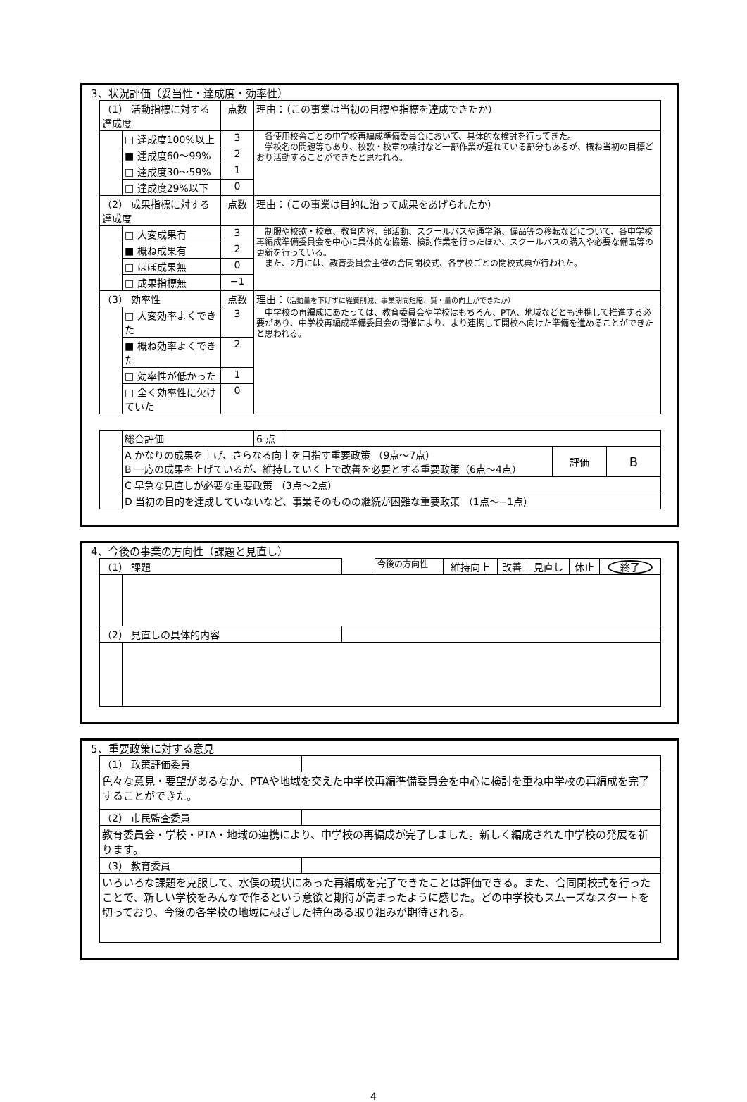3、状況評価（妥当性・達成度・効率性）
| （1） 活動指標に対する達成度 | | 点数 | 理由：（この事業は当初の目標や指標を達成できたか） |
| | □ 達成度100%以上 | 3 | 各使用校舎ごとの中学校再編成準備委員会において、具体的な検討を行ってきた。 学校名の問題等もあり、校歌・校章の検討など一部作業が遅れている部分もあるが、概ね当初の目標どおり活動することができたと思われる。 |
| | ■ 達成度60～99% | 2 | |
| | □ 達成度30～59% | 1 | |
| | □ 達成度29%以下 | 0 | |
| （2） 成果指標に対する達成度 | | 点数 | 理由：（この事業は目的に沿って成果をあげられたか） |
| | □ 大変成果有 | 3 | 制服や校歌・校章、教育内容、部活動、スクールバスや通学路、備品等の移転などについて、各中学校再編成準備委員会を中心に具体的な協議、検討作業を行ったほか、スクールバスの購入や必要な備品等の更新を行っている。 また、2月には、教育委員会主催の合同閉校式、各学校ごとの閉校式典が行われた。 |
| | ■ 概ね成果有 | 2 | |
| | □ ほぼ成果無 | 0 | |
| | □ 成果指標無 | −1 | |
| （3） 効率性 | | 点数 | 理由： （活動量を下げずに経費削減、事業期間短縮、質・量の向上ができたか） |
| | □ 大変効率よくできた | 3 | 中学校の再編成にあたっては、教育委員会や学校はもちろん、PTA、地域などとも連携して推進する必要があり、中学校再編成準備委員会の開催により、より連携して開校へ向けた準備を進めることができたと思われる。 |
| | ■ 概ね効率よくできた | 2 | |
| | □ 効率性が低かった | 1 | |
| | □ 全く効率性に欠けていた | 0 | |
| | 総合評価 | 6 点 | | | |
| | A かなりの成果を上げ、さらなる向上を目指す重要政策 （9点～7点） B 一応の成果を上げているが、維持していく上で改善を必要とする重要政策（6点～4点） | | | 評価 | B |
| | C 早急な見直しが必要な重要政策 （3点～2点） | | | | |
| | D 当初の目的を達成していないなど、事業そのものの継続が困難な重要政策 （1点～−1点） | | | | |
4、今後の事業の方向性（課題と見直し）
| （1） 課題 | | | 今後の方向性 | 維持向上 | 改善 | 見直し | 休止 | 終了 |
| （2） 見直しの具体的内容 | | | | | | | | |
5、重要政策に対する意見
| （1） 政策評価委員 | |
| 色々な意見・要望があるなか、PTAや地域を交えた中学校再編準備委員会を中心に検討を重ね中学校の再編成を完了することができた。 | |
| （2） 市民監査委員 | |
| 教育委員会・学校・PTA・地域の連携により、中学校の再編成が完了しました。新しく編成された中学校の発展を祈ります。 | |
| （3） 教育委員 | |
| いろいろな課題を克服して、水俣の現状にあった再編成を完了できたことは評価できる。また、合同閉校式を行ったことで、新しい学校をみんなで作るという意欲と期待が高まったように感じた。どの中学校もスムーズなスタートを切っており、今後の各学校の地域に根ざした特色ある取り組みが期待される。 | |
4